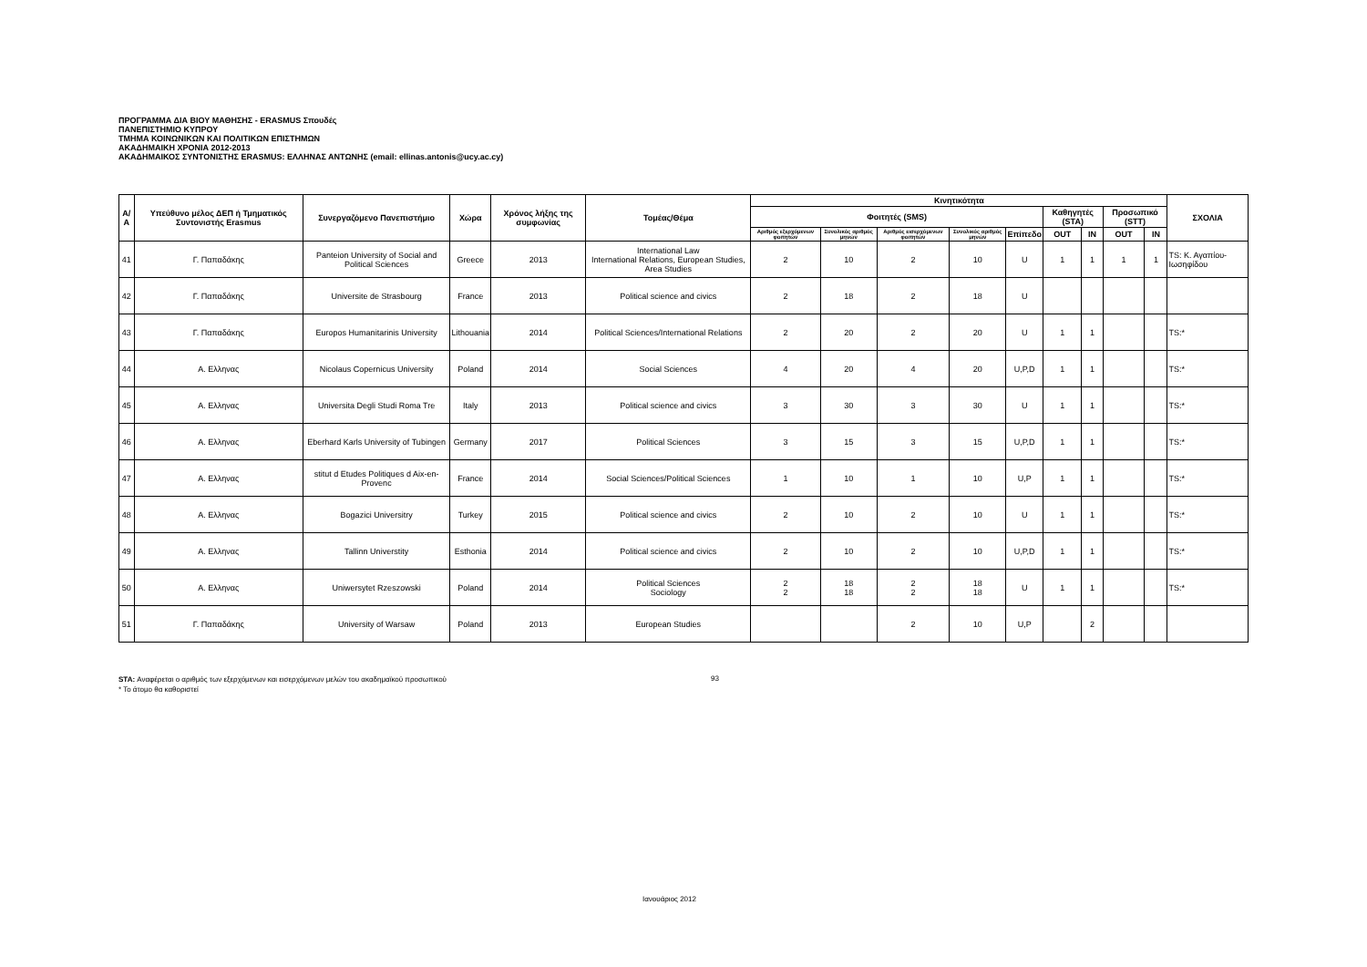ΠΡΟΓΡΑΜΜΑ ΔΙΑ ΒΙΟΥ ΜΑΘΗΣΗΣ - ERASMUS Σπουδές
ΠΑΝΕΠΙΣΤΗΜΙΟ ΚΥΠΡΟΥ
ΤΜΗΜΑ ΚΟΙΝΩΝΙΚΩΝ ΚΑΙ ΠΟΛΙΤΙΚΩΝ ΕΠΙΣΤΗΜΩΝ
ΑΚΑΔΗΜΑΙΚΗ ΧΡΟΝΙΑ 2012-2013
ΑΚΑΔΗΜΑΙΚΟΣ ΣΥΝΤΟΝΙΣΤΗΣ ERASMUS: ΕΛΛΗΝΑΣ ΑΝΤΩΝΗΣ (email: ellinas.antonis@ucy.ac.cy)
| Α/Α | Υπεύθυνο μέλος ΔΕΠ ή Τμηματικός Συντονιστής Erasmus | Συνεργαζόμενο Πανεπιστήμιο | Χώρα | Χρόνος λήξης της συμφωνίας | Τομέας/Θέμα | Κινητικότητα | | | | | | | | | ΣΧΟΛΙΑ |
| --- | --- | --- | --- | --- | --- | --- | --- | --- | --- | --- | --- | --- | --- | --- | --- |
| | | | | | | Φοιτητές (SMS) | | | | | Καθηγητές (STA) | | Προσωπικό (STT) | | |
| | | | | | | Αριθμός εξερχόμενων φοιτητών | Συνολικός αριθμός μηνών | Αριθμός εισερχόμενων φοιτητών | Συνολικός αριθμός μηνών | Επίπεδο | OUT | IN | OUT | IN | |
| 41 | Γ. Παπαδάκης | Panteion University of Social and Political Sciences | Greece | 2013 | International Law International Relations, European Studies, Area Studies | 2 | 10 | 2 | 10 | U | 1 | 1 | 1 | 1 | TS: Κ. Αγαπίου-Ιωσηφίδου |
| 42 | Γ. Παπαδάκης | Universite de Strasbourg | France | 2013 | Political science and civics | 2 | 18 | 2 | 18 | U | | | | | |
| 43 | Γ. Παπαδάκης | Europos Humanitarinis University | Lithouania | 2014 | Political Sciences/International Relations | 2 | 20 | 2 | 20 | U | 1 | 1 | | | TS:* |
| 44 | Α. Ελληνας | Nicolaus Copernicus University | Poland | 2014 | Social Sciences | 4 | 20 | 4 | 20 | U,P,D | 1 | 1 | | | TS:* |
| 45 | Α. Ελληνας | Universita Degli Studi Roma Tre | Italy | 2013 | Political science and civics | 3 | 30 | 3 | 30 | U | 1 | 1 | | | TS:* |
| 46 | Α. Ελληνας | Eberhard Karls University of Tubingen | Germany | 2017 | Political Sciences | 3 | 15 | 3 | 15 | U,P,D | 1 | 1 | | | TS:* |
| 47 | Α. Ελληνας | stitut d Etudes Politiques d Aix-en-Provenc | France | 2014 | Social Sciences/Political Sciences | 1 | 10 | 1 | 10 | U,P | 1 | 1 | | | TS:* |
| 48 | Α. Ελληνας | Bogazici Universitry | Turkey | 2015 | Political science and civics | 2 | 10 | 2 | 10 | U | 1 | 1 | | | TS:* |
| 49 | Α. Ελληνας | Tallinn Universtity | Esthonia | 2014 | Political science and civics | 2 | 10 | 2 | 10 | U,P,D | 1 | 1 | | | TS:* |
| 50 | Α. Ελληνας | Uniwersytet Rzeszowski | Poland | 2014 | Political Sciences Sociology | 2 2 | 18 18 | 2 2 | 18 18 | U | 1 | 1 | | | TS:* |
| 51 | Γ. Παπαδάκης | University of Warsaw | Poland | 2013 | European Studies | | | 2 | 10 | U,P | | 2 | | | |
STA: Αναφέρεται ο αριθμός των εξερχόμενων και εισερχόμενων μελών του ακαδημαϊκού προσωπικού
* Το άτομο θα καθοριστεί
93
Ιανουάριος 2012